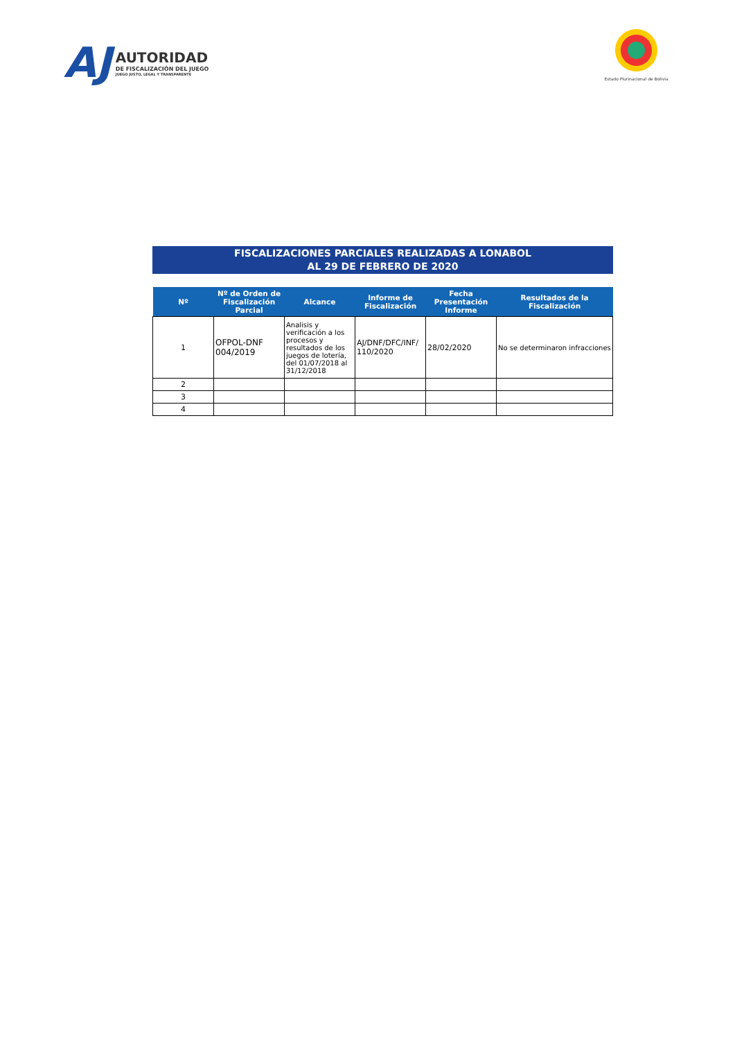AJ
AUTORIDAD
DE FISCALIZACIÓN DEL JUEGO
JUEGO JUSTO, LEGAL Y TRANSPARENTE
Estado Plurinacional de Bolivia
FISCALIZACIONES PARCIALES REALIZADAS A LONABOL
AL 29 DE FEBRERO DE 2020
| Nº | Nº de Orden de Fiscalización Parcial | Alcance | Informe de Fiscalización | Fecha Presentación Informe | Resultados de la Fiscalización |
| --- | --- | --- | --- | --- | --- |
| 1 | OFPOL-DNF 004/2019 | Analisis y verificación a los procesos y resultados de los juegos de lotería, del 01/07/2018 al 31/12/2018 | AJ/DNF/DFC/INF/ 110/2020 | 28/02/2020 | No se determinaron infracciones |
| 2 | | | | | |
| 3 | | | | | |
| 4 | | | | | |